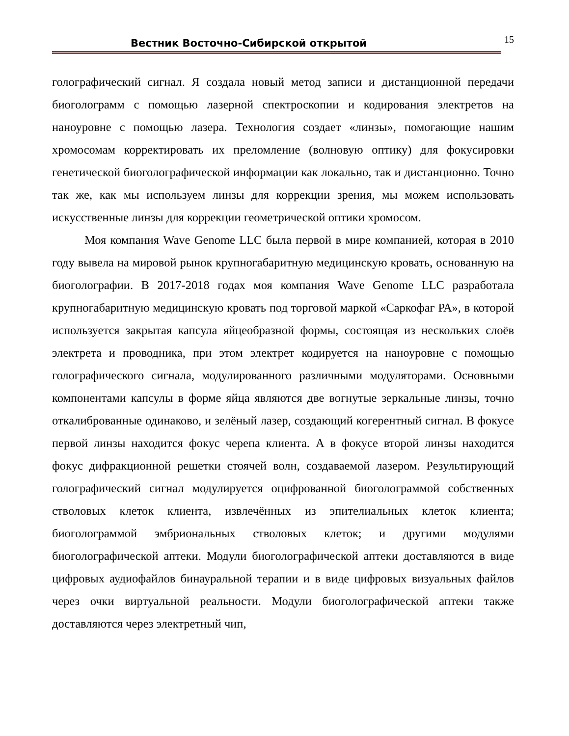Вестник Восточно-Сибирской открытой
15
голографический сигнал. Я создала новый метод записи и дистанционной передачи биоголограмм с помощью лазерной спектроскопии и кодирования электретов на наноуровне с помощью лазера. Технология создает «линзы», помогающие нашим хромосомам корректировать их преломление (волновую оптику) для фокусировки генетической биоголографической информации как локально, так и дистанционно. Точно так же, как мы используем линзы для коррекции зрения, мы можем использовать искусственные линзы для коррекции геометрической оптики хромосом.
Моя компания Wave Genome LLC была первой в мире компанией, которая в 2010 году вывела на мировой рынок крупногабаритную медицинскую кровать, основанную на биоголографии. В 2017-2018 годах моя компания Wave Genome LLC разработала крупногабаритную медицинскую кровать под торговой маркой «Саркофаг РА», в которой используется закрытая капсула яйцеобразной формы, состоящая из нескольких слоёв электрета и проводника, при этом электрет кодируется на наноуровне с помощью голографического сигнала, модулированного различными модуляторами. Основными компонентами капсулы в форме яйца являются две вогнутые зеркальные линзы, точно откалиброванные одинаково, и зелёный лазер, создающий когерентный сигнал. В фокусе первой линзы находится фокус черепа клиента. А в фокусе второй линзы находится фокус дифракционной решетки стоячей волн, создаваемой лазером. Результирующий голографический сигнал модулируется оцифрованной биоголограммой собственных стволовых клеток клиента, извлечённых из эпителиальных клеток клиента; биоголограммой эмбриональных стволовых клеток; и другими модулями биоголографической аптеки. Модули биоголографической аптеки доставляются в виде цифровых аудиофайлов бинауральной терапии и в виде цифровых визуальных файлов через очки виртуальной реальности. Модули биоголографической аптеки также доставляются через электретный чип,